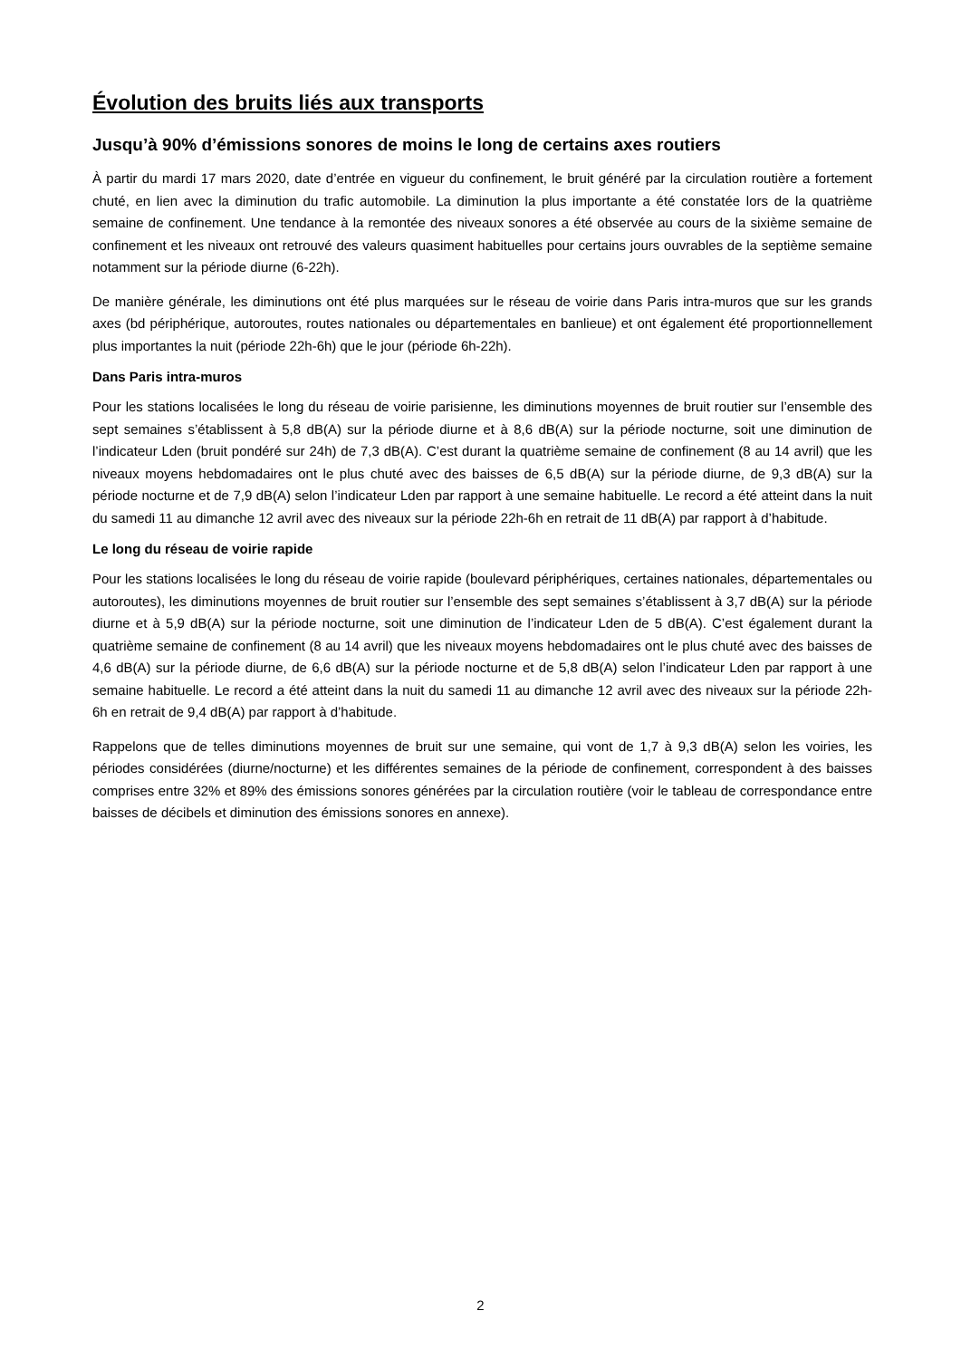Évolution des bruits liés aux transports
Jusqu’à 90% d’émissions sonores de moins le long de certains axes routiers
À partir du mardi 17 mars 2020, date d’entrée en vigueur du confinement, le bruit généré par la circulation routière a fortement chuté, en lien avec la diminution du trafic automobile. La diminution la plus importante a été constatée lors de la quatrième semaine de confinement. Une tendance à la remontée des niveaux sonores a été observée au cours de la sixième semaine de confinement et les niveaux ont retrouvé des valeurs quasiment habituelles pour certains jours ouvrables de la septième semaine notamment sur la période diurne (6-22h).
De manière générale, les diminutions ont été plus marquées sur le réseau de voirie dans Paris intra-muros que sur les grands axes (bd périphérique, autoroutes, routes nationales ou départementales en banlieue) et ont également été proportionnellement plus importantes la nuit (période 22h-6h) que le jour (période 6h-22h).
Dans Paris intra-muros
Pour les stations localisées le long du réseau de voirie parisienne, les diminutions moyennes de bruit routier sur l’ensemble des sept semaines s’établissent à 5,8 dB(A) sur la période diurne et à 8,6 dB(A) sur la période nocturne, soit une diminution de l’indicateur Lden (bruit pondéré sur 24h) de 7,3 dB(A). C’est durant la quatrième semaine de confinement (8 au 14 avril) que les niveaux moyens hebdomadaires ont le plus chuté avec des baisses de 6,5 dB(A) sur la période diurne, de 9,3 dB(A) sur la période nocturne et de 7,9 dB(A) selon l’indicateur Lden par rapport à une semaine habituelle. Le record a été atteint dans la nuit du samedi 11 au dimanche 12 avril avec des niveaux sur la période 22h-6h en retrait de 11 dB(A) par rapport à d’habitude.
Le long du réseau de voirie rapide
Pour les stations localisées le long du réseau de voirie rapide (boulevard périphériques, certaines nationales, départementales ou autoroutes), les diminutions moyennes de bruit routier sur l’ensemble des sept semaines s’établissent à 3,7 dB(A) sur la période diurne et à 5,9 dB(A) sur la période nocturne, soit une diminution de l’indicateur Lden de 5 dB(A). C’est également durant la quatrième semaine de confinement (8 au 14 avril) que les niveaux moyens hebdomadaires ont le plus chuté avec des baisses de 4,6 dB(A) sur la période diurne, de 6,6 dB(A) sur la période nocturne et de 5,8 dB(A) selon l’indicateur Lden par rapport à une semaine habituelle. Le record a été atteint dans la nuit du samedi 11 au dimanche 12 avril avec des niveaux sur la période 22h-6h en retrait de 9,4 dB(A) par rapport à d’habitude.
Rappelons que de telles diminutions moyennes de bruit sur une semaine, qui vont de 1,7 à 9,3 dB(A) selon les voiries, les périodes considérées (diurne/nocturne) et les différentes semaines de la période de confinement, correspondent à des baisses comprises entre 32% et 89% des émissions sonores générées par la circulation routière (voir le tableau de correspondance entre baisses de décibels et diminution des émissions sonores en annexe).
2